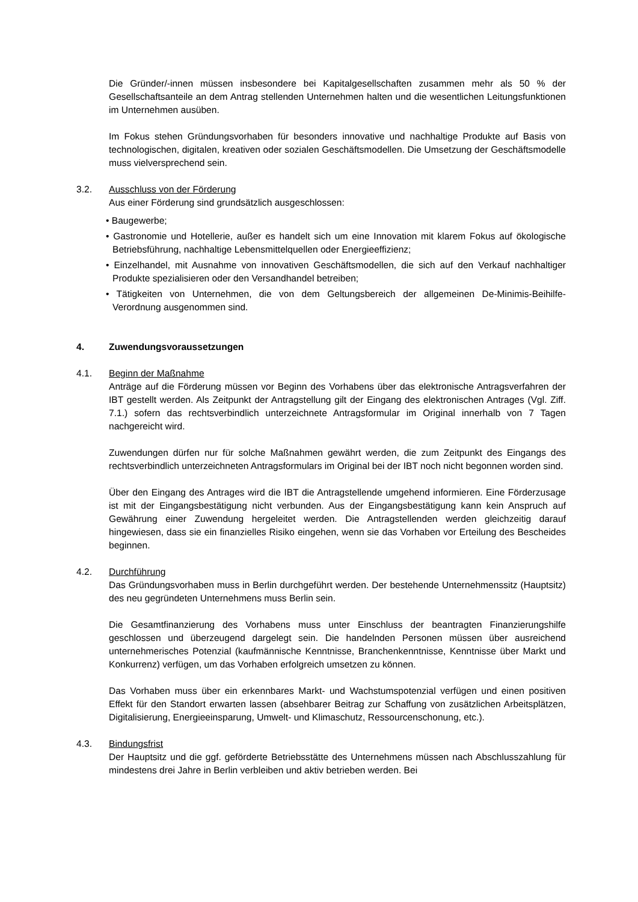Die Gründer/-innen müssen insbesondere bei Kapitalgesellschaften zusammen mehr als 50 % der Gesellschaftsanteile an dem Antrag stellenden Unternehmen halten und die wesentlichen Leitungsfunktionen im Unternehmen ausüben.
Im Fokus stehen Gründungsvorhaben für besonders innovative und nachhaltige Produkte auf Basis von technologischen, digitalen, kreativen oder sozialen Geschäftsmodellen. Die Umsetzung der Geschäftsmodelle muss vielversprechend sein.
3.2. Ausschluss von der Förderung
Aus einer Förderung sind grundsätzlich ausgeschlossen:
• Baugewerbe;
• Gastronomie und Hotellerie, außer es handelt sich um eine Innovation mit klarem Fokus auf ökologische Betriebsführung, nachhaltige Lebensmittelquellen oder Energieeffizienz;
• Einzelhandel, mit Ausnahme von innovativen Geschäftsmodellen, die sich auf den Verkauf nachhaltiger Produkte spezialisieren oder den Versandhandel betreiben;
• Tätigkeiten von Unternehmen, die von dem Geltungsbereich der allgemeinen De-Minimis-Beihilfe-Verordnung ausgenommen sind.
4. Zuwendungsvoraussetzungen
4.1. Beginn der Maßnahme
Anträge auf die Förderung müssen vor Beginn des Vorhabens über das elektronische Antragsverfahren der IBT gestellt werden. Als Zeitpunkt der Antragstellung gilt der Eingang des elektronischen Antrages (Vgl. Ziff. 7.1.) sofern das rechtsverbindlich unterzeichnete Antragsformular im Original innerhalb von 7 Tagen nachgereicht wird.
Zuwendungen dürfen nur für solche Maßnahmen gewährt werden, die zum Zeitpunkt des Eingangs des rechtsverbindlich unterzeichneten Antragsformulars im Original bei der IBT noch nicht begonnen worden sind.
Über den Eingang des Antrages wird die IBT die Antragstellende umgehend informieren. Eine Förderzusage ist mit der Eingangsbestätigung nicht verbunden. Aus der Eingangsbestätigung kann kein Anspruch auf Gewährung einer Zuwendung hergeleitet werden. Die Antragstellenden werden gleichzeitig darauf hingewiesen, dass sie ein finanzielles Risiko eingehen, wenn sie das Vorhaben vor Erteilung des Bescheides beginnen.
4.2. Durchführung
Das Gründungsvorhaben muss in Berlin durchgeführt werden. Der bestehende Unternehmenssitz (Hauptsitz) des neu gegründeten Unternehmens muss Berlin sein.
Die Gesamtfinanzierung des Vorhabens muss unter Einschluss der beantragten Finanzierungshilfe geschlossen und überzeugend dargelegt sein. Die handelnden Personen müssen über ausreichend unternehmerisches Potenzial (kaufmännische Kenntnisse, Branchenkenntnisse, Kenntnisse über Markt und Konkurrenz) verfügen, um das Vorhaben erfolgreich umsetzen zu können.
Das Vorhaben muss über ein erkennbares Markt- und Wachstumspotenzial verfügen und einen positiven Effekt für den Standort erwarten lassen (absehbarer Beitrag zur Schaffung von zusätzlichen Arbeitsplätzen, Digitalisierung, Energieeinsparung, Umwelt- und Klimaschutz, Ressourcenschonung, etc.).
4.3. Bindungsfrist
Der Hauptsitz und die ggf. geförderte Betriebsstätte des Unternehmens müssen nach Abschlusszahlung für mindestens drei Jahre in Berlin verbleiben und aktiv betrieben werden. Bei